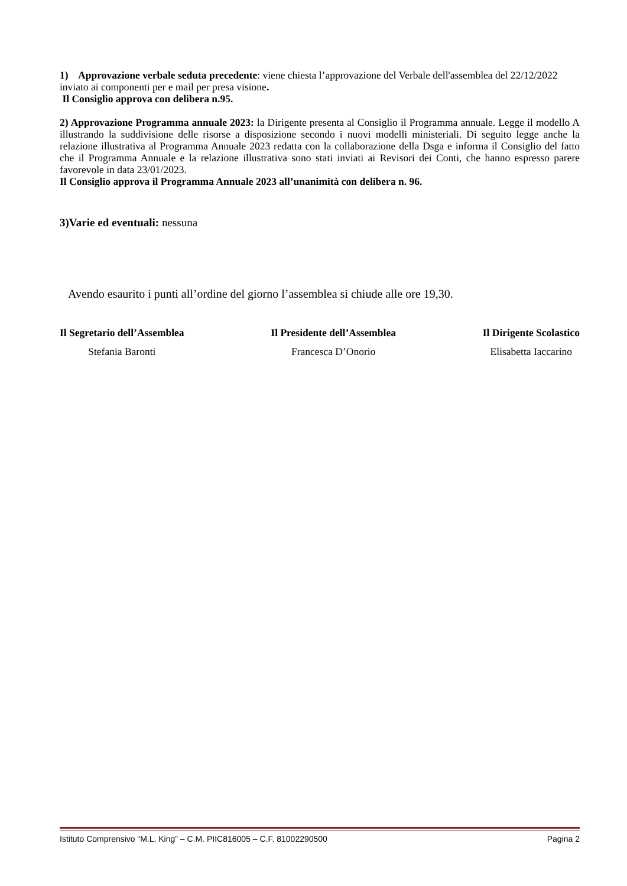1) Approvazione verbale seduta precedente: viene chiesta l’approvazione del Verbale dell'assemblea del 22/12/2022 inviato ai componenti per e mail per presa visione.
Il Consiglio approva con delibera n.95.
2) Approvazione Programma annuale 2023: la Dirigente presenta al Consiglio il Programma annuale. Legge il modello A illustrando la suddivisione delle risorse a disposizione secondo i nuovi modelli ministeriali. Di seguito legge anche la relazione illustrativa al Programma Annuale 2023 redatta con la collaborazione della Dsga e informa il Consiglio del fatto che il Programma Annuale e la relazione illustrativa sono stati inviati ai Revisori dei Conti, che hanno espresso parere favorevole in data 23/01/2023.
Il Consiglio approva il Programma Annuale 2023 all’unanimità con delibera n. 96.
3)Varie ed eventuali: nessuna
Avendo esaurito i punti all’ordine del giorno l’assemblea si chiude alle ore 19,30.
Il Segretario dell’Assemblea
Stefania Baronti
Il Presidente dell’Assemblea
Francesca D’Onorio
Il Dirigente Scolastico
Elisabetta Iaccarino
Istituto Comprensivo “M.L. King” – C.M. PIIC816005 – C.F. 81002290500 Pagina 2